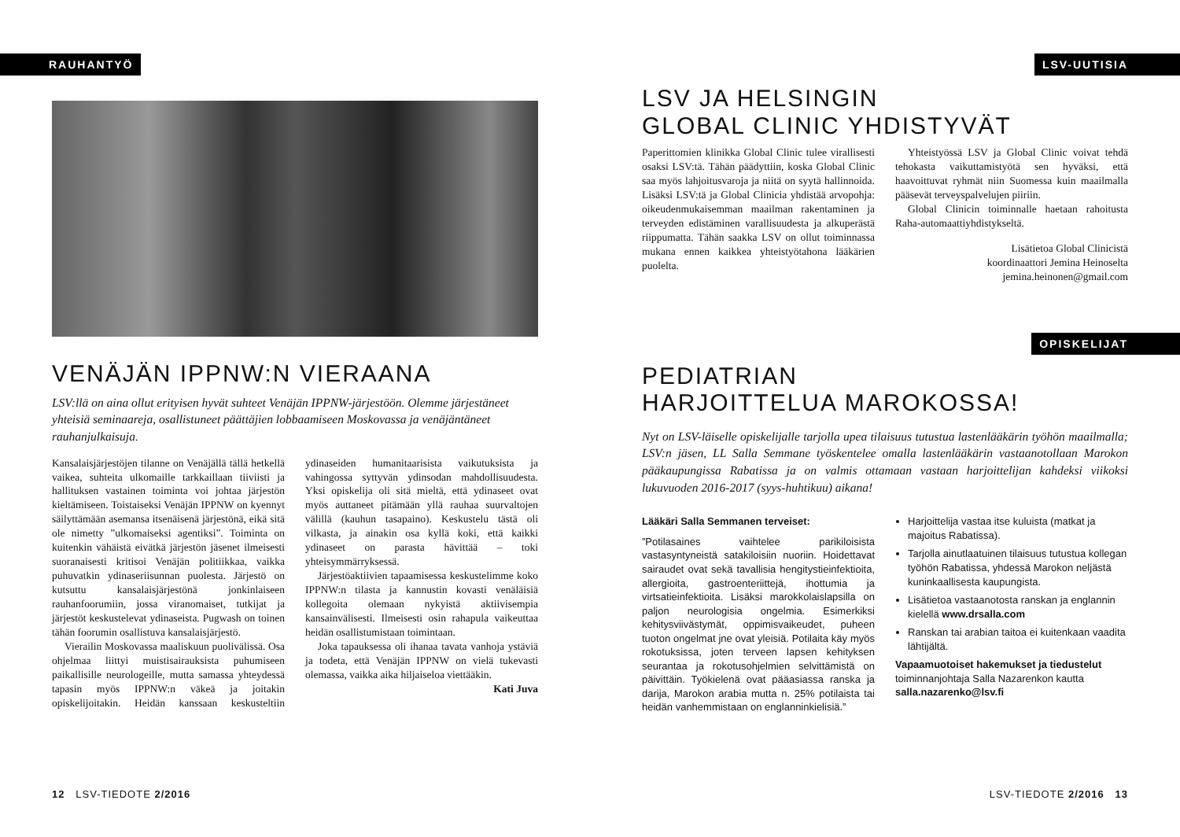RAUHANTYÖ
VENÄJÄN IPPNW:N VIERAANA
LSV:llä on aina ollut erityisen hyvät suhteet Venäjän IPPNW-järjestöön. Olemme järjestäneet yhteisiä seminaareja, osallistuneet päättäjien lobbaamiseen Moskovassa ja venäjäntäneet rauhanjulkaisuja.
Kansalaisjärjestöjen tilanne on Venäjällä tällä hetkellä vaikea, suhteita ulkomaille tarkkaillaan tiiviisti ja hallituksen vastainen toiminta voi johtaa järjestön kieltämiseen. Toistaiseksi Venäjän IPPNW on kyennyt säilyttämään asemansa itsenäisenä järjestönä, eikä sitä ole nimetty ”ulkomaiseksi agentiksi”. Toiminta on kuitenkin vähäistä eivätkä järjestön jäsenet ilmeisesti suoranaisesti kritisoi Venäjän politiikkaa, vaikka puhuvatkin ydinaseriisunnan puolesta. Järjestö on kutsuttu kansalaisjärjestönä jonkinlaiseen rauhanfoorumiin, jossa viranomaiset, tutkijat ja järjestöt keskustelevat ydinaseista. Pugwash on toinen tähän foorumin osallistuva kansalaisjärjestö.
Vierailin Moskovassa maaliskuun puolivälissä. Osa ohjelmaa liittyi muistisairauksista puhumiseen paikallisille neurologeille, mutta samassa yhteydessä tapasin myös IPPNW:n väkeä ja joitakin opiskelijoitakin. Heidän kanssaan keskusteltiin ydinaseiden humanitaarisista vaikutuksista ja vahingossa syttyvän ydinsodan mahdollisuudesta. Yksi opiskelija oli sitä mieltä, että ydinaseet ovat myös auttaneet pitämään yllä rauhaa suurvaltojen välillä (kauhun tasapaino). Keskustelu tästä oli vilkasta, ja ainakin osa kyllä koki, että kaikki ydinaseet on parasta hävittää – toki yhteisymmärryksessä.
Järjestöaktiivien tapaamisessa keskustelimme koko IPPNW:n tilasta ja kannustin kovasti venäläisiä kollegoita olemaan nykyistä aktiivisempia kansainvälisesti. Ilmeisesti osin rahapula vaikeuttaa heidän osallistumistaan toimintaan.
Joka tapauksessa oli ihanaa tavata vanhoja ystäviä ja todeta, että Venäjän IPPNW on vielä tukevasti olemassa, vaikka aika hiljaiseloa viettääkin.
Kati Juva
12 LSV-TIEDOTE 2/2016
LSV-UUTISIA
LSV JA HELSINGIN
GLOBAL CLINIC YHDISTYVÄT
Paperittomien klinikka Global Clinic tulee virallisesti osaksi LSV:tä. Tähän päädyttiin, koska Global Clinic saa myös lahjoitusvaroja ja niitä on syytä hallinnoida. Lisäksi LSV:tä ja Global Clinicia yhdistää arvopohja: oikeudenmukaisemman maailman rakentaminen ja terveyden edistäminen varallisuudesta ja alkuperästä riippumatta. Tähän saakka LSV on ollut toiminnassa mukana ennen kaikkea yhteistyötahona lääkärien puolelta.
Yhteistyössä LSV ja Global Clinic voivat tehdä tehokasta vaikuttamistyötä sen hyväksi, että haavoittuvat ryhmät niin Suomessa kuin maailmalla pääsevät terveyspalvelujen piiriin.
Global Clinicin toiminnalle haetaan rahoitusta Raha-automaattiyhdistykseltä.
Lisätietoa Global Clinicistä
koordinaattori Jemina Heinoselta
jemina.heinonen@gmail.com
OPISKELIJAT
PEDIATRIAN
HARJOITTELUA MAROKOSSA!
Nyt on LSV-läiselle opiskelijalle tarjolla upea tilaisuus tutustua lastenlääkärin työhön maailmalla; LSV:n jäsen, LL Salla Semmane työskentelee omalla lastenlääkärin vastaanotollaan Marokon pääkaupungissa Rabatissa ja on valmis ottamaan vastaan harjoittelijan kahdeksi viikoksi lukuvuoden 2016-2017 (syys-huhtikuu) aikana!
Lääkäri Salla Semmanen terveiset:
”Potilasaines vaihtelee parikiloisista vastasyntyneistä satakiloisiin nuoriin. Hoidettavat sairaudet ovat sekä tavallisia hengitystieinfektioita, allergioita, gastroenteriittejä, ihottumia ja virtsatieinfektioita. Lisäksi marokkolaislapsilla on paljon neurologisia ongelmia. Esimerkiksi kehitysviivästymät, oppimisvaikeudet, puheen tuoton ongelmat jne ovat yleisiä. Potilaita käy myös rokotuksissa, joten terveen lapsen kehityksen seurantaa ja rokotusohjelmien selvittämistä on päivittäin. Työkielenä ovat pääasiassa ranska ja darija, Marokon arabia mutta n. 25% potilaista tai heidän vanhemmistaan on englanninkielisiä.”
Harjoittelija vastaa itse kuluista (matkat ja majoitus Rabatissa).
Tarjolla ainutlaatuinen tilaisuus tutustua kollegan työhön Rabatissa, yhdessä Marokon neljästä kuninkaallisesta kaupungista.
Lisätietoa vastaanotosta ranskan ja englannin kielellä www.drsalla.com
Ranskan tai arabian taitoa ei kuitenkaan vaadita lähtijältä.
Vapaamuotoiset hakemukset ja tiedustelut toiminnanjohtaja Salla Nazarenkon kautta salla.nazarenko@lsv.fi
LSV-TIEDOTE 2/2016 13